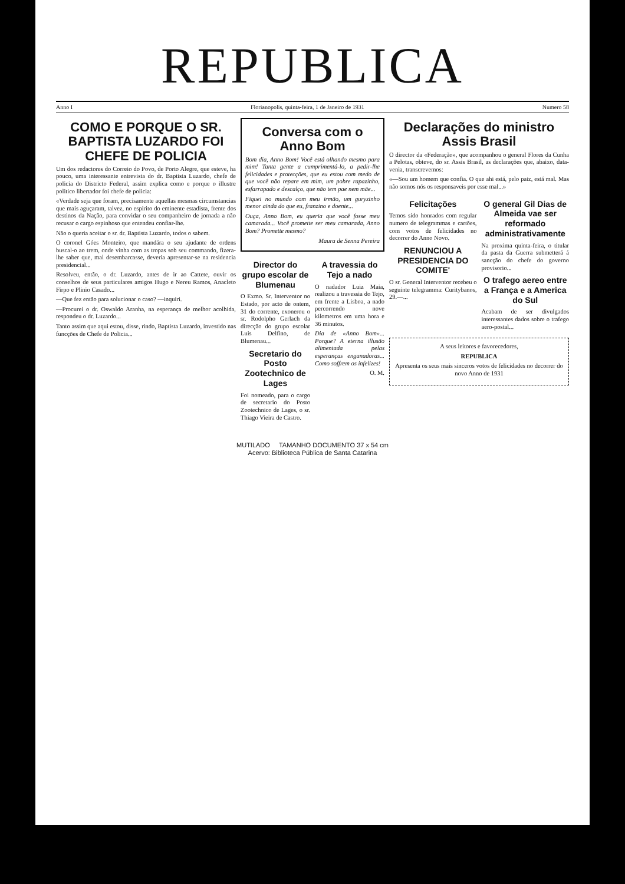REPUBLICA
Anno I Florianopolis, quinta-feira, 1 de Janeiro de 1931 Numero 58
COMO E PORQUE O SR. BAPTISTA LUZARDO FOI CHEFE DE POLICIA
Um dos redactores do Correio do Povo, de Porto Alegre, que esteve, ha pouco, uma interessante entrevista do dr. Baptista Luzardo, chefe de policia do Districto Federal, assim explica como e porque o illustre politico libertador foi chefe de policia:
«Verdade seja que foram, precisamente aquellas mesmas circumstancias que mais aguçaram, talvez, no espirito do eminente estadista, frente dos destinos da Nação, para convidar o seu companheiro de jornada a não recusar o cargo espinhoso que entendeu confiar-lhe.
Não o queria aceitar o sr. dr. Baptista Luzardo, todos o sabem.
O coronel Góes Monteiro, que mandára o seu ajudante de ordens buscal-o ao trem, onde vinha com as tropas sob seu commando, fizera-lhe saber que, mal desembarcasse, deveria apresentar-se na residencia presidencial...
Resolveu, então, o dr. Luzardo, antes de ir ao Cattete, ouvir os conselhos de seus particulares amigos Hugo e Nereu Ramos, Anacleto Firpo e Plinio Casado...
—Que fez então para solucionar o caso? —inquiri.
—Procurei o dr. Oswaldo Aranha, na esperança de melhor acolhida, respondeu o dr. Luzardo...
Tanto assim que aqui estou, disse, rindo, Baptista Luzardo, investido nas funcções de Chefe de Policia...
Conversa com o Anno Bom
Bom dia, Anno Bom! Você está olhando mesmo para mim! Tanta gente a cumprimentá-lo, a pedir-lhe felicidades e protecções, que eu estou com medo de que você não repare em mim, um pobre rapazinho, esfarrapado e descalço, que não tem pae nem mãe...
Fiquei no mundo com meu irmão, um guryzinho menor ainda do que eu, franzino e doente...
Ouça, Anno Bom, eu queria que você fosse meu camarada... Você promette ser meu camarada, Anno Bom? Promette mesmo?
Maura de Senna Pereira
Director do grupo escolar de Blumenau
O Exmo. Sr. Interventor no Estado, por acto de ontem, 31 do corrente, exonerou o sr. Rodolpho Gerlach da direcção do grupo escolar Luis Delfino, de Blumenau...
Secretario do Posto Zootechnico de Lages
Foi nomeado, para o cargo de secretario do Posto Zootechnico de Lages, o sr. Thiago Vieira de Castro.
A travessia do Tejo a nado
O nadador Luiz Maia, realizou a travessia do Tejo, em frente a Lisboa, a nado percorrendo nove kilometros em uma hora e 36 minutos.
Dia de «Anno Bom»... Porque? A eterna illusão alimentada pelas esperanças enganadoras... Como soffrem os infelizes!
O. M.
Declarações do ministro Assis Brasil
O director da «Federação», que acompanhou o general Flores da Cunha a Pelotas, obteve, do sr. Assis Brasil, as declarações que, abaixo, data-venia, transcrevemos:
«—Sou um homem que confia. O que ahi está, pelo paiz, está mal. Mas não somos nós os responsaveis por esse mal...»
Felicitações
Temos sido honrados com regular numero de telegrammas e cartões, com votos de felicidades no decorrer do Anno Novo.
RENUNCIOU A PRESIDENCIA DO COMITE'
O sr. General Interventor recebeu o seguinte telegramma: Curitybanos, 29.—...
O general Gil Dias de Almeida vae ser reformado administrativamente
Na proxima quinta-feira, o titular da pasta da Guerra submetterá á sancção do chefe do governo provisorio...
O trafego aereo entre a França e a America do Sul
Acabam de ser divulgados interessantes dados sobre o trafego aero-postal...
A seus leitores e favorecedores,
REPUBLICA
Apresenta os seus mais sinceros votos de felicidades no decorrer do novo Anno de 1931
MUTILADO TAMANHO DOCUMENTO 37 x 54 cm
Acervo: Biblioteca Pública de Santa Catarina